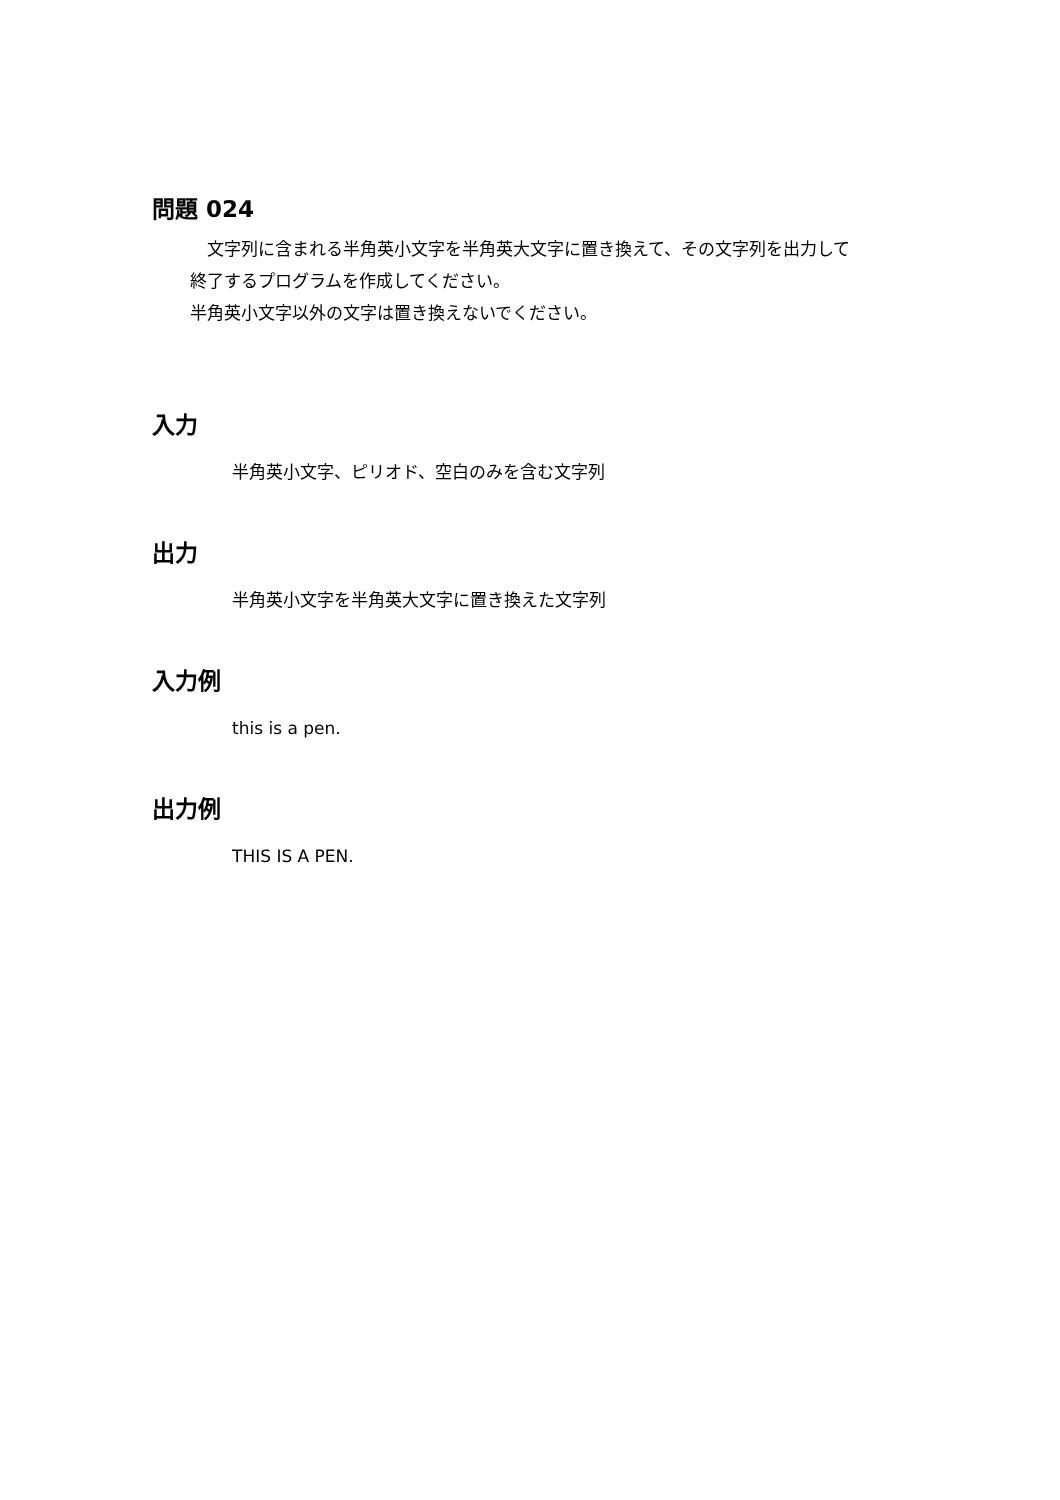問題 024
　文字列に含まれる半角英小文字を半角英大文字に置き換えて、その文字列を出力して
終了するプログラムを作成してください。
半角英小文字以外の文字は置き換えないでください。
入力
半角英小文字、ピリオド、空白のみを含む文字列
出力
半角英小文字を半角英大文字に置き換えた文字列
入力例
this is a pen.
出力例
THIS IS A PEN.